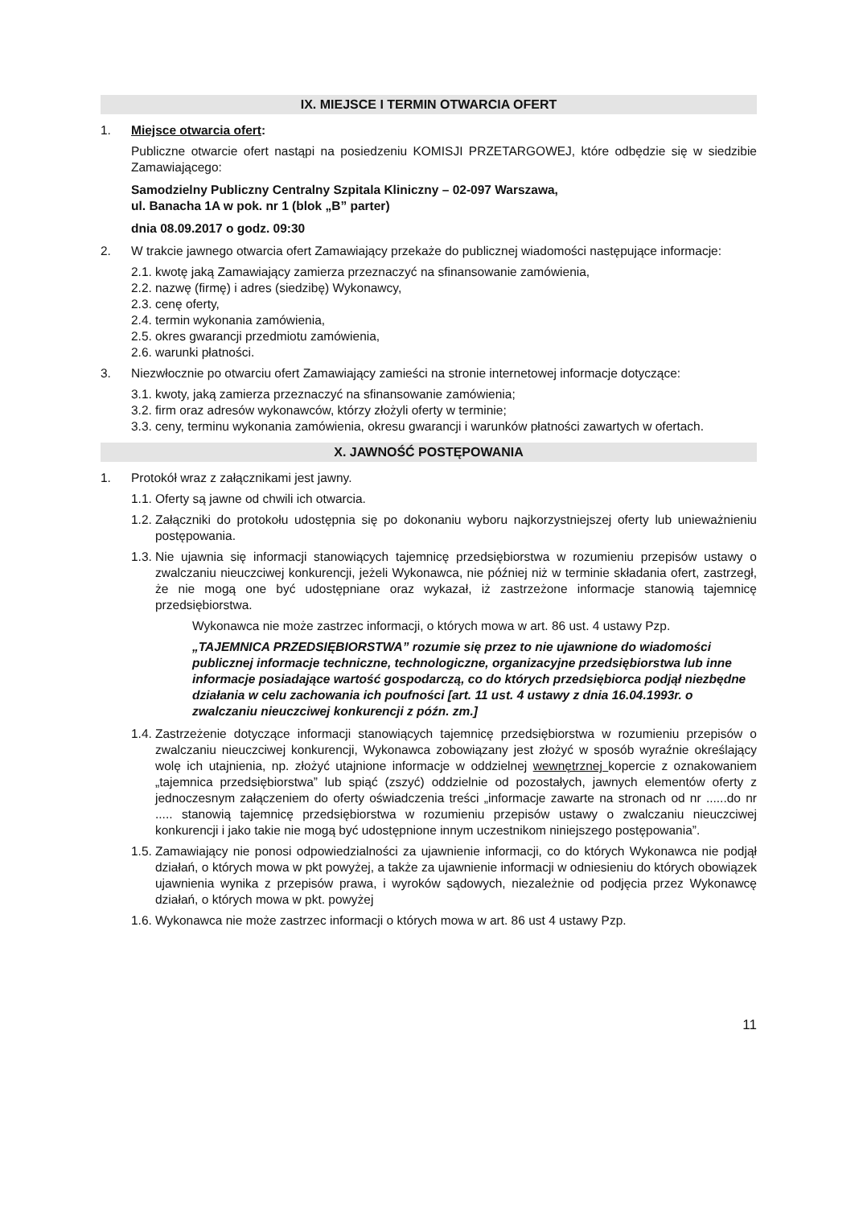IX. MIEJSCE I TERMIN OTWARCIA OFERT
1. Miejsce otwarcia ofert:
Publiczne otwarcie ofert nastąpi na posiedzeniu KOMISJI PRZETARGOWEJ, które odbędzie się w siedzibie Zamawiającego:
Samodzielny Publiczny Centralny Szpitala Kliniczny – 02-097 Warszawa,
ul. Banacha 1A w pok. nr 1 (blok „B” parter)
dnia 08.09.2017 o godz. 09:30
2. W trakcie jawnego otwarcia ofert Zamawiający przekaże do publicznej wiadomości następujące informacje:
2.1. kwotę jaką Zamawiający zamierza przeznaczyć na sfinansowanie zamówienia,
2.2. nazwę (firmę) i adres (siedzibę) Wykonawcy,
2.3. cenę oferty,
2.4. termin wykonania zamówienia,
2.5. okres gwarancji przedmiotu zamówienia,
2.6. warunki płatności.
3. Niezwłocznie po otwarciu ofert Zamawiający zamieści na stronie internetowej informacje dotyczące:
3.1. kwoty, jaką zamierza przeznaczyć na sfinansowanie zamówienia;
3.2. firm oraz adresów wykonawców, którzy złożyli oferty w terminie;
3.3. ceny, terminu wykonania zamówienia, okresu gwarancji i warunków płatności zawartych w ofertach.
X. JAWNOŚĆ POSTĘPOWANIA
1. Protokół wraz z załącznikami jest jawny.
1.1. Oferty są jawne od chwili ich otwarcia.
1.2. Załączniki do protokołu udostępnia się po dokonaniu wyboru najkorzystniejszej oferty lub unieważnieniu postępowania.
1.3. Nie ujawnia się informacji stanowiących tajemnicę przedsiębiorstwa w rozumieniu przepisów ustawy o zwalczaniu nieuczciwej konkurencji, jeżeli Wykonawca, nie później niż w terminie składania ofert, zastrzegł, że nie mogą one być udostępniane oraz wykazał, iż zastrzeżone informacje stanowią tajemnicę przedsiębiorstwa.
Wykonawca nie może zastrzec informacji, o których mowa w art. 86 ust. 4 ustawy Pzp.
„TAJEMNICA PRZEDSIĘBIORSTWA” rozumie się przez to nie ujawnione do wiadomości publicznej informacje techniczne, technologiczne, organizacyjne przedsiębiorstwa lub inne informacje posiadające wartość gospodarczą, co do których przedsiębiorca podjął niezbędne działania w celu zachowania ich poufności [art. 11 ust. 4 ustawy z dnia 16.04.1993r. o zwalczaniu nieuczciwej konkurencji z późn. zm.]
1.4. Zastrzeżenie dotyczące informacji stanowiących tajemnicę przedsiębiorstwa w rozumieniu przepisów o zwalczaniu nieuczciwej konkurencji, Wykonawca zobowiązany jest złożyć w sposób wyraźnie określający wolę ich utajnienia, np. złożyć utajnione informacje w oddzielnej wewnętrznej kopercie z oznakowaniem „tajemnica przedsiębiorstwa” lub spiąć (zszyć) oddzielnie od pozostałych, jawnych elementów oferty z jednoczesnym załączeniem do oferty oświadczenia treści „informacje zawarte na stronach od nr ......do nr ..... stanowią tajemnicę przedsiębiorstwa w rozumieniu przepisów ustawy o zwalczaniu nieuczciwej konkurencji i jako takie nie mogą być udostępnione innym uczestnikom niniejszego postępowania”.
1.5. Zamawiający nie ponosi odpowiedzialności za ujawnienie informacji, co do których Wykonawca nie podjął działań, o których mowa w pkt powyżej, a także za ujawnienie informacji w odniesieniu do których obowiązek ujawnienia wynika z przepisów prawa, i wyroków sądowych, niezależnie od podjęcia przez Wykonawcę działań, o których mowa w pkt. powyżej
1.6. Wykonawca nie może zastrzec informacji o których mowa w art. 86 ust 4 ustawy Pzp.
11